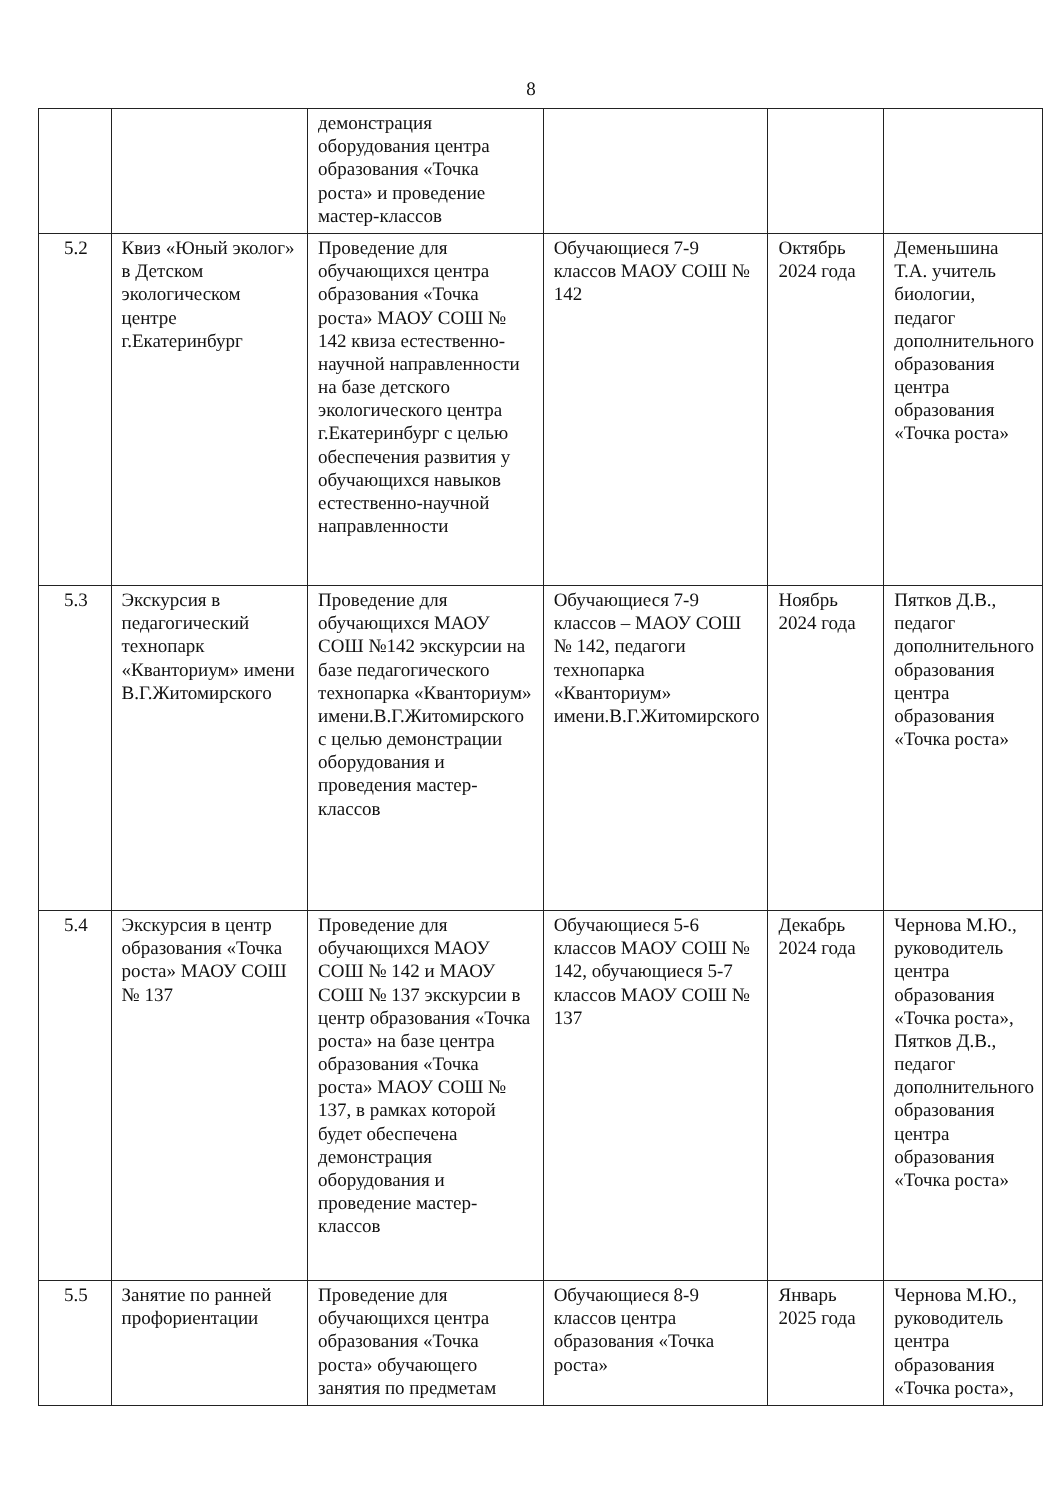8
| | | демонстрация оборудования центра образования «Точка роста» и проведение мастер-классов | | | |
| 5.2 | Квиз «Юный эколог» в Детском экологическом центре г.Екатеринбург | Проведение для обучающихся центра образования «Точка роста» МАОУ СОШ № 142 квиза естественно-научной направленности на базе детского экологического центра г.Екатеринбург с целью обеспечения развития у обучающихся навыков естественно-научной направленности | Обучающиеся 7-9 классов МАОУ СОШ № 142 | Октябрь 2024 года | Деменьшина Т.А. учитель биологии, педагог дополнительного образования центра образования «Точка роста» |
| 5.3 | Экскурсия в педагогический технопарк «Кванториум» имени В.Г.Житомирского | Проведение для обучающихся МАОУ СОШ №142 экскурсии на базе педагогического технопарка «Кванториум» имени.В.Г.Житомирского с целью демонстрации оборудования и проведения мастер-классов | Обучающиеся 7-9 классов – МАОУ СОШ № 142, педагоги технопарка «Кванториум» имени.В.Г.Житомирского | Ноябрь 2024 года | Пятков Д.В., педагог дополнительного образования центра образования «Точка роста» |
| 5.4 | Экскурсия в центр образования «Точка роста» МАОУ СОШ № 137 | Проведение для обучающихся МАОУ СОШ № 142 и МАОУ СОШ № 137 экскурсии в центр образования «Точка роста» на базе центра образования «Точка роста» МАОУ СОШ № 137, в рамках которой будет обеспечена демонстрация оборудования и проведение мастер-классов | Обучающиеся 5-6 классов МАОУ СОШ № 142, обучающиеся 5-7 классов МАОУ СОШ № 137 | Декабрь 2024 года | Чернова М.Ю., руководитель центра образования «Точка роста», Пятков Д.В., педагог дополнительного образования центра образования «Точка роста» |
| 5.5 | Занятие по ранней профориентации | Проведение для обучающихся центра образования «Точка роста» обучающего занятия по предметам | Обучающиеся 8-9 классов центра образования «Точка роста» | Январь 2025 года | Чернова М.Ю., руководитель центра образования «Точка роста», |